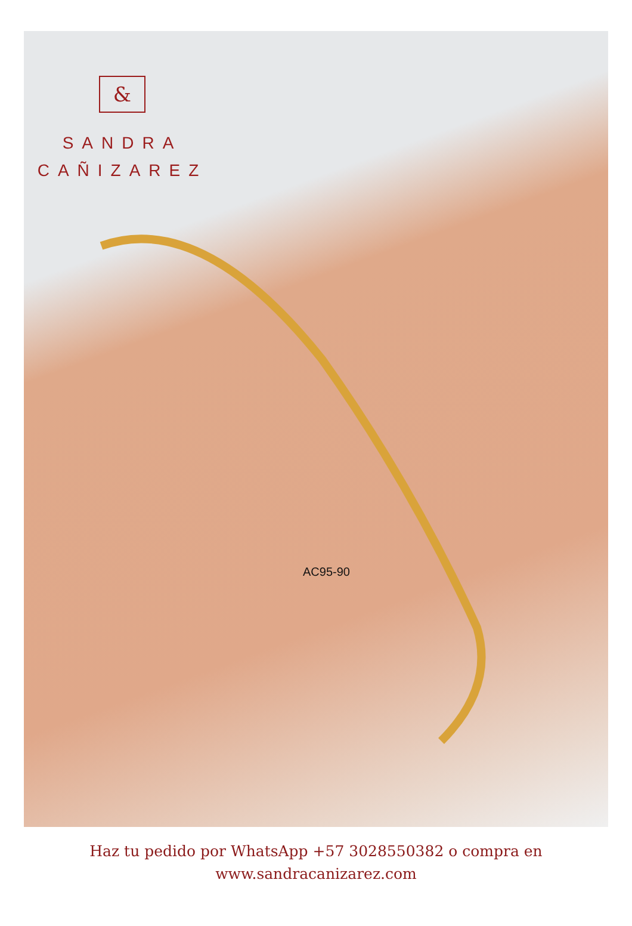&
SANDRA
CAÑIZAREZ
AC95-90
Haz tu pedido por WhatsApp +57 3028550382 o compra en
www.sandracanizarez.com